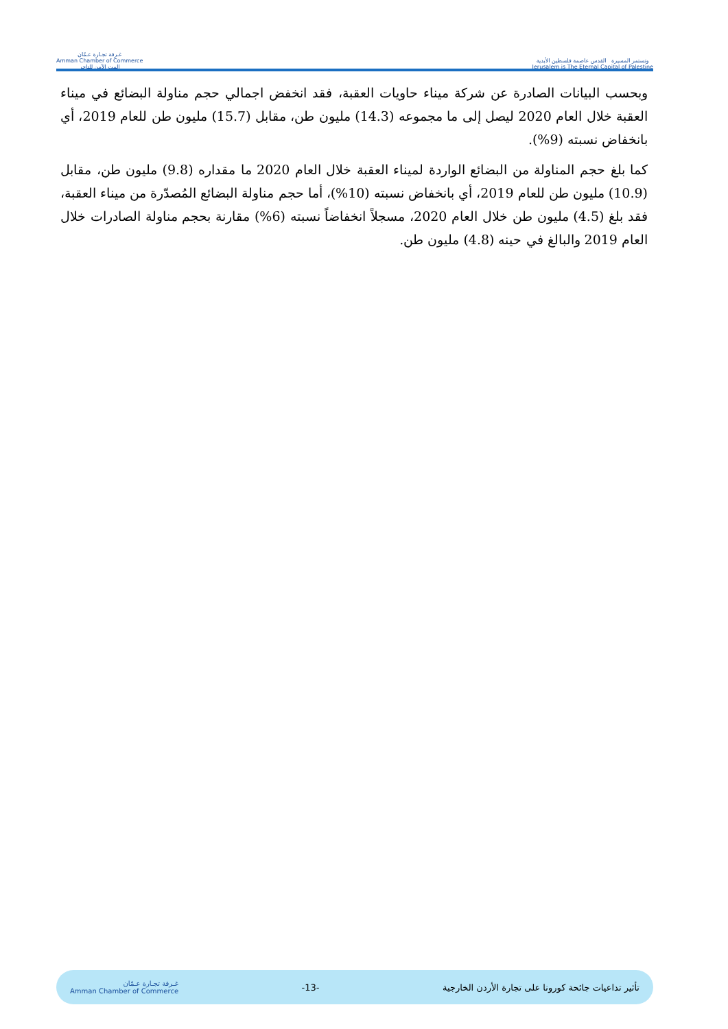غـرفة تجـارة عـمّان
Amman Chamber of Commerce
البيت الآمن للتاجر
وتستمر المسيرة القدس عاصمة فلسطين الأبدية
Jerusalem is The Eternal Capital of Palestine
وبحسب البيانات الصادرة عن شركة ميناء حاويات العقبة، فقد انخفض اجمالي حجم مناولة البضائع في ميناء العقبة خلال العام 2020 ليصل إلى ما مجموعه (14.3) مليون طن، مقابل (15.7) مليون طن للعام 2019، أي بانخفاض نسبته (9%).
كما بلغ حجم المناولة من البضائع الواردة لميناء العقبة خلال العام 2020 ما مقداره (9.8) مليون طن، مقابل (10.9) مليون طن للعام 2019، أي بانخفاض نسبته (10%)، أما حجم مناولة البضائع المُصدّرة من ميناء العقبة، فقد بلغ (4.5) مليون طن خلال العام 2020، مسجلاً انخفاضاً نسبته (6%) مقارنة بحجم مناولة الصادرات خلال العام 2019 والبالغ في حينه (4.8) مليون طن.
تأثير تداعيات جائحة كورونا على تجارة الأردن الخارجية -13- غـرفة تجـارة عـمّان
Amman Chamber of Commerce